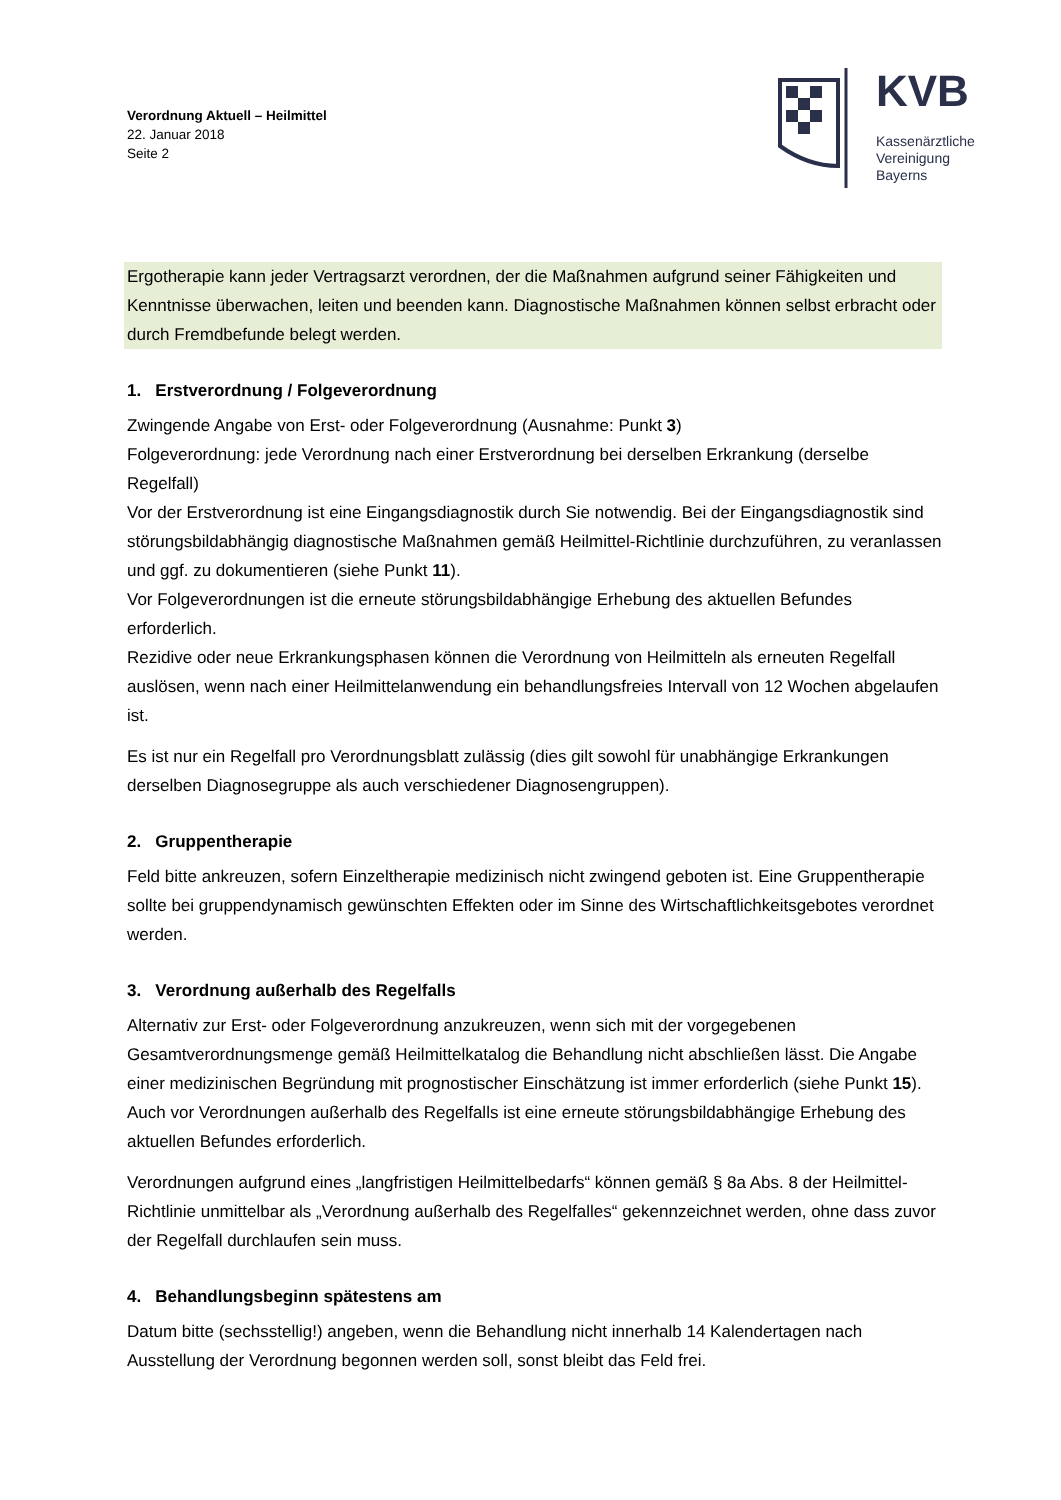Verordnung Aktuell – Heilmittel
22. Januar 2018
Seite 2
KVB
Kassenärztliche
Vereinigung
Bayerns
Ergotherapie kann jeder Vertragsarzt verordnen, der die Maßnahmen aufgrund seiner Fähigkeiten und Kenntnisse überwachen, leiten und beenden kann. Diagnostische Maßnahmen können selbst erbracht oder durch Fremdbefunde belegt werden.
1. Erstverordnung / Folgeverordnung
Zwingende Angabe von Erst- oder Folgeverordnung (Ausnahme: Punkt 3)
Folgeverordnung: jede Verordnung nach einer Erstverordnung bei derselben Erkrankung (derselbe Regelfall)
Vor der Erstverordnung ist eine Eingangsdiagnostik durch Sie notwendig. Bei der Eingangsdiagnostik sind störungsbildabhängig diagnostische Maßnahmen gemäß Heilmittel-Richtlinie durchzuführen, zu veranlassen und ggf. zu dokumentieren (siehe Punkt 11).
Vor Folgeverordnungen ist die erneute störungsbildabhängige Erhebung des aktuellen Befundes erforderlich.
Rezidive oder neue Erkrankungsphasen können die Verordnung von Heilmitteln als erneuten Regelfall auslösen, wenn nach einer Heilmittelanwendung ein behandlungsfreies Intervall von 12 Wochen abgelaufen ist.
Es ist nur ein Regelfall pro Verordnungsblatt zulässig (dies gilt sowohl für unabhängige Erkrankungen derselben Diagnosegruppe als auch verschiedener Diagnosengruppen).
2. Gruppentherapie
Feld bitte ankreuzen, sofern Einzeltherapie medizinisch nicht zwingend geboten ist. Eine Gruppentherapie sollte bei gruppendynamisch gewünschten Effekten oder im Sinne des Wirtschaftlichkeitsgebotes verordnet werden.
3. Verordnung außerhalb des Regelfalls
Alternativ zur Erst- oder Folgeverordnung anzukreuzen, wenn sich mit der vorgegebenen Gesamtverordnungsmenge gemäß Heilmittelkatalog die Behandlung nicht abschließen lässt. Die Angabe einer medizinischen Begründung mit prognostischer Einschätzung ist immer erforderlich (siehe Punkt 15). Auch vor Verordnungen außerhalb des Regelfalls ist eine erneute störungsbildabhängige Erhebung des aktuellen Befundes erforderlich.
Verordnungen aufgrund eines „langfristigen Heilmittelbedarfs“ können gemäß § 8a Abs. 8 der Heilmittel-Richtlinie unmittelbar als „Verordnung außerhalb des Regelfalles“ gekennzeichnet werden, ohne dass zuvor der Regelfall durchlaufen sein muss.
4. Behandlungsbeginn spätestens am
Datum bitte (sechsstellig!) angeben, wenn die Behandlung nicht innerhalb 14 Kalendertagen nach Ausstellung der Verordnung begonnen werden soll, sonst bleibt das Feld frei.